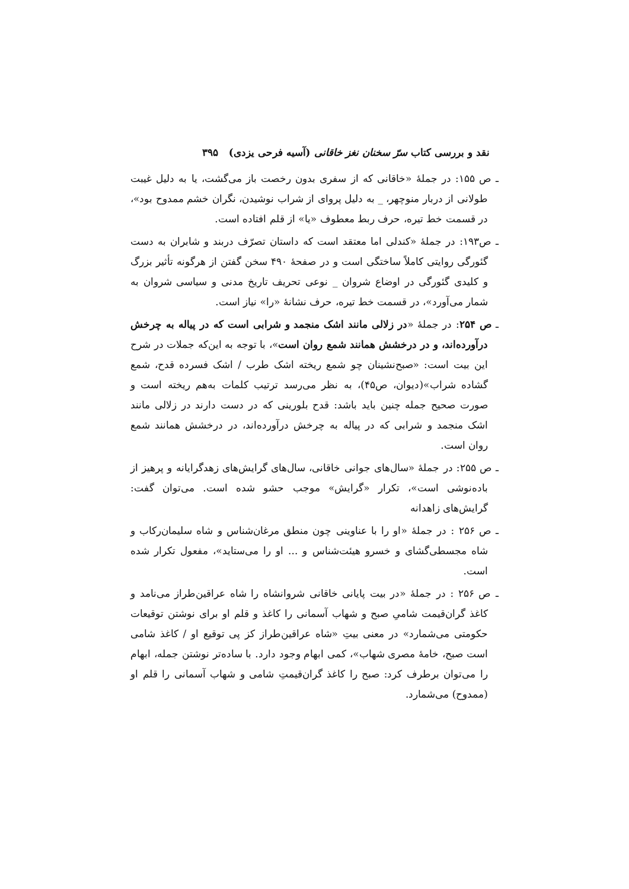نقد و بررسی کتاب سرّ سخنان نغز خاقانی (آسیه فرحی یزدی) ۳۹۵
ـ ص ۱۵۵: در جملهٔ «خاقانی که از سفری بدون رخصت باز می‌گشت، یا به دلیل غیبت طولانی از دربار منوچهر، _ به دلیل پروای از شراب نوشیدن، نگران خشم ممدوح بود»، در قسمت خط تیره، حرف ربط معطوف «یا» از قلم افتاده است.
ـ ص۱۹۳: در جملهٔ «کندلی اما معتقد است که داستان تصرّف دربند و شابران به دست گئورگی روایتی کاملاً ساختگی است و در صفحهٔ ۴۹۰ سخن گفتن از هرگونه تأثیر بزرگ و کلیدی گئورگی در اوضاع شروان _ نوعی تحریف تاریخ مدنی و سیاسی شروان به شمار می‌آورد»، در قسمت خط تیره، حرف نشانهٔ «را» نیاز است.
ـ ص ۲۵۴: در جملهٔ «در زلالی مانند اشک منجمد و شرابی است که در پیاله به چرخش درآورده‌اند، و در درخشش همانند شمع روان است»، با توجه به این‌که جملات در شرح این بیت است: «صبح‌نشینان چو شمع ریخته اشک طرب / اشک فسرده قدح، شمع گشاده شراب»(دیوان، ص۴۵)، به نظر می‌رسد ترتیب کلمات به‌هم ریخته است و صورت صحیح جمله چنین باید باشد: قدح بلورینی که در دست دارند در زلالی مانند اشک منجمد و شرابی که در پیاله به چرخش درآورده‌اند، در درخشش همانند شمع روان است.
ـ ص ۲۵۵: در جملهٔ «سال‌های جوانی خاقانی، سال‌های گرایش‌های زهدگرایانه و پرهیز از باده‌نوشی است»، تکرار «گرایش» موجب حشو شده است. می‌توان گفت: گرایش‌های زاهدانه
ـ ص ۲۵۶ : در جملهٔ «او را با عناوینی چون منطق مرغان‌شناس و شاه سلیمان‌رکاب و شاه مجسطی‌گشای و خسرو هیئت‌شناس و ... او را می‌ستاید»، مفعول تکرار شده است.
ـ ص ۲۵۶ : در جملهٔ «در بیت پایانی خاقانی شروانشاه را شاه عراقین‌طراز می‌نامد و کاغذ گران‌قیمت شامیِ صبح و شهاب آسمانی را کاغذ و قلم او برای نوشتن توقیعات حکومتی می‌شمارد» در معنی بیتِ «شاه عراقین‌طراز کز پی توقیع او / کاغذ شامی است صبح، خامهٔ مصری شهاب»، کمی ابهام وجود دارد. با ساده‌تر نوشتن جمله، ابهام را می‌توان برطرف کرد: صبح را کاغذ گران‌قیمتِ شامی و شهاب آسمانی را قلم او (ممدوح) می‌شمارد.